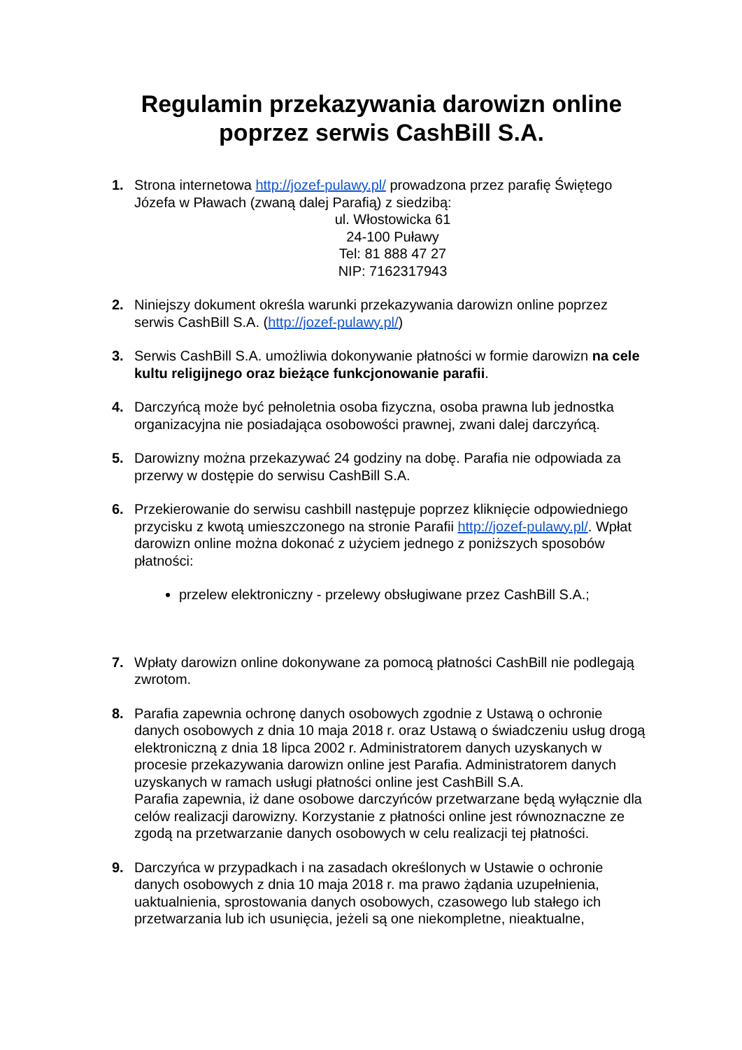Regulamin przekazywania darowizn online
poprzez serwis CashBill S.A.
1. Strona internetowa http://jozef-pulawy.pl/ prowadzona przez parafię Świętego Józefa w Pławach (zwaną dalej Parafią) z siedzibą:
ul. Włostowicka 61
24-100 Puławy
Tel: 81 888 47 27
NIP: 7162317943
2. Niniejszy dokument określa warunki przekazywania darowizn online poprzez serwis CashBill S.A. (http://jozef-pulawy.pl/)
3. Serwis CashBill S.A. umożliwia dokonywanie płatności w formie darowizn na cele kultu religijnego oraz bieżące funkcjonowanie parafii.
4. Darczyńcą może być pełnoletnia osoba fizyczna, osoba prawna lub jednostka organizacyjna nie posiadająca osobowości prawnej, zwani dalej darczyńcą.
5. Darowizny można przekazywać 24 godziny na dobę. Parafia nie odpowiada za przerwy w dostępie do serwisu CashBill S.A.
6. Przekierowanie do serwisu cashbill następuje poprzez kliknięcie odpowiedniego przycisku z kwotą umieszczonego na stronie Parafii http://jozef-pulawy.pl/. Wpłat darowizn online można dokonać z użyciem jednego z poniższych sposobów płatności:
przelew elektroniczny - przelewy obsługiwane przez CashBill S.A.;
7. Wpłaty darowizn online dokonywane za pomocą płatności CashBill nie podlegają zwrotom.
8. Parafia zapewnia ochronę danych osobowych zgodnie z Ustawą o ochronie danych osobowych z dnia 10 maja 2018 r. oraz Ustawą o świadczeniu usług drogą elektroniczną z dnia 18 lipca 2002 r. Administratorem danych uzyskanych w procesie przekazywania darowizn online jest Parafia. Administratorem danych uzyskanych w ramach usługi płatności online jest CashBill S.A.
Parafia zapewnia, iż dane osobowe darczyńców przetwarzane będą wyłącznie dla celów realizacji darowizny. Korzystanie z płatności online jest równoznaczne ze zgodą na przetwarzanie danych osobowych w celu realizacji tej płatności.
9. Darczyńca w przypadkach i na zasadach określonych w Ustawie o ochronie danych osobowych z dnia 10 maja 2018 r. ma prawo żądania uzupełnienia, uaktualnienia, sprostowania danych osobowych, czasowego lub stałego ich przetwarzania lub ich usunięcia, jeżeli są one niekompletne, nieaktualne,